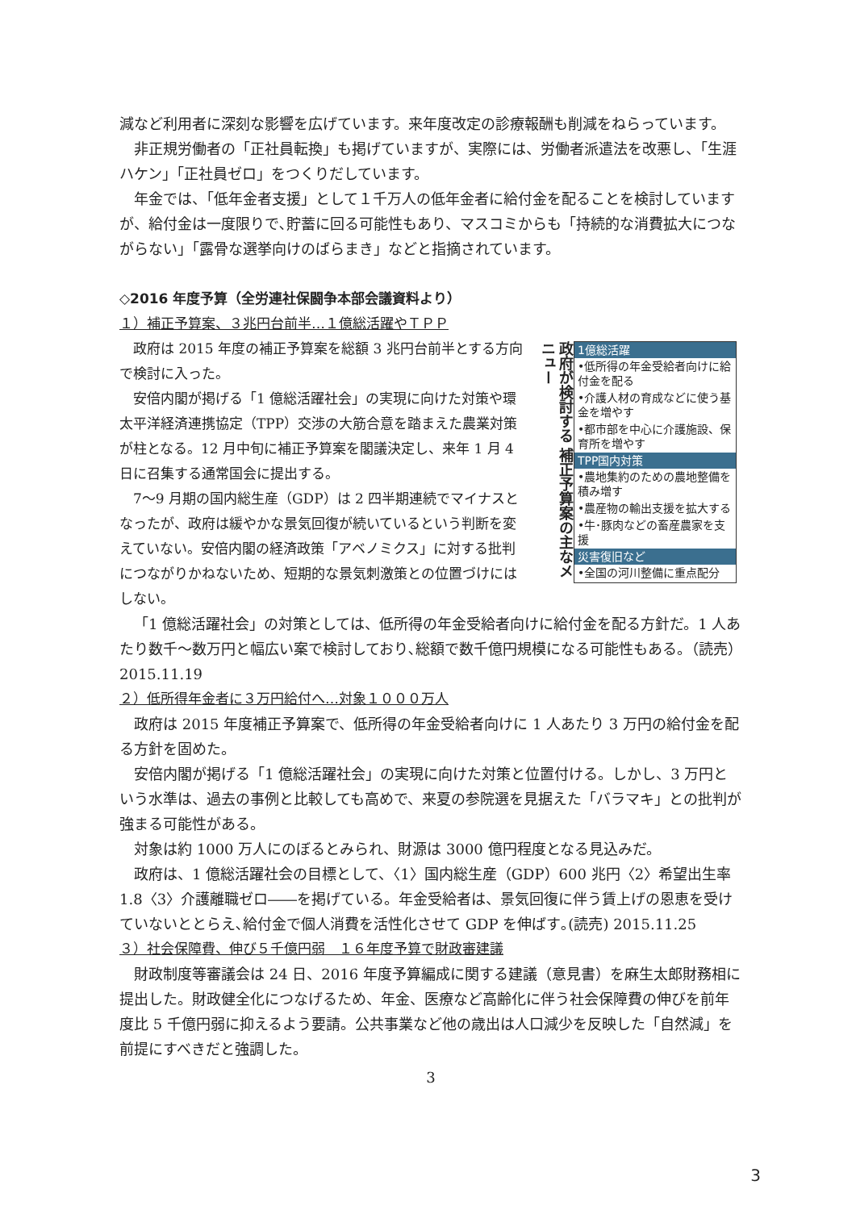減など利用者に深刻な影響を広げています。来年度改定の診療報酬も削減をねらっています。
非正規労働者の「正社員転換」も掲げていますが、実際には、労働者派遣法を改悪し、「生涯ハケン」「正社員ゼロ」をつくりだしています。
年金では、「低年金者支援」として１千万人の低年金者に給付金を配ることを検討していますが、給付金は一度限りで､貯蓄に回る可能性もあり、マスコミからも「持続的な消費拡大につながらない」「露骨な選挙向けのばらまき」などと指摘されています。
◇2016 年度予算（全労連社保闘争本部会議資料より）
１）補正予算案、３兆円台前半…１億総活躍やＴＰＰ
政府は 2015 年度の補正予算案を総額 3 兆円台前半とする方向で検討に入った。
安倍内閣が掲げる「1 億総活躍社会」の実現に向けた対策や環太平洋経済連携協定（TPP）交渉の大筋合意を踏まえた農業対策が柱となる。12 月中旬に補正予算案を閣議決定し、来年 1 月 4 日に召集する通常国会に提出する。
7～9 月期の国内総生産（GDP）は 2 四半期連続でマイナスとなったが、政府は緩やかな景気回復が続いているという判断を変えていない。安倍内閣の経済政策「アベノミクス」に対する批判につながりかねないため、短期的な景気刺激策との位置づけにはしない。
政府が検討する 補正予算案の主なメニュー
1億総活躍
•低所得の年金受給者向けに給付金を配る
•介護人材の育成などに使う基金を増やす
•都市部を中心に介護施設、保育所を増やす
TPP国内対策
•農地集約のための農地整備を積み増す
•農産物の輸出支援を拡大する
•牛･豚肉などの畜産農家を支援
災害復旧など
•全国の河川整備に重点配分
「1 億総活躍社会」の対策としては、低所得の年金受給者向けに給付金を配る方針だ。1 人あたり数千～数万円と幅広い案で検討しており､総額で数千億円規模になる可能性もある。（読売）2015.11.19
２）低所得年金者に３万円給付へ…対象１０００万人
政府は 2015 年度補正予算案で、低所得の年金受給者向けに 1 人あたり 3 万円の給付金を配る方針を固めた。
安倍内閣が掲げる「1 億総活躍社会」の実現に向けた対策と位置付ける。しかし、3 万円という水準は、過去の事例と比較しても高めで、来夏の参院選を見据えた「バラマキ」との批判が強まる可能性がある。
対象は約 1000 万人にのぼるとみられ、財源は 3000 億円程度となる見込みだ。
政府は、1 億総活躍社会の目標として、〈1〉国内総生産（GDP）600 兆円〈2〉希望出生率 1.8〈3〉介護離職ゼロ――を掲げている。年金受給者は、景気回復に伴う賃上げの恩恵を受けていないととらえ､給付金で個人消費を活性化させて GDP を伸ばす｡(読売) 2015.11.25
３）社会保障費、伸び５千億円弱　１６年度予算で財政審建議
財政制度等審議会は 24 日、2016 年度予算編成に関する建議（意見書）を麻生太郎財務相に提出した。財政健全化につなげるため、年金、医療など高齢化に伴う社会保障費の伸びを前年度比 5 千億円弱に抑えるよう要請。公共事業など他の歳出は人口減少を反映した「自然減」を前提にすべきだと強調した。
3
3